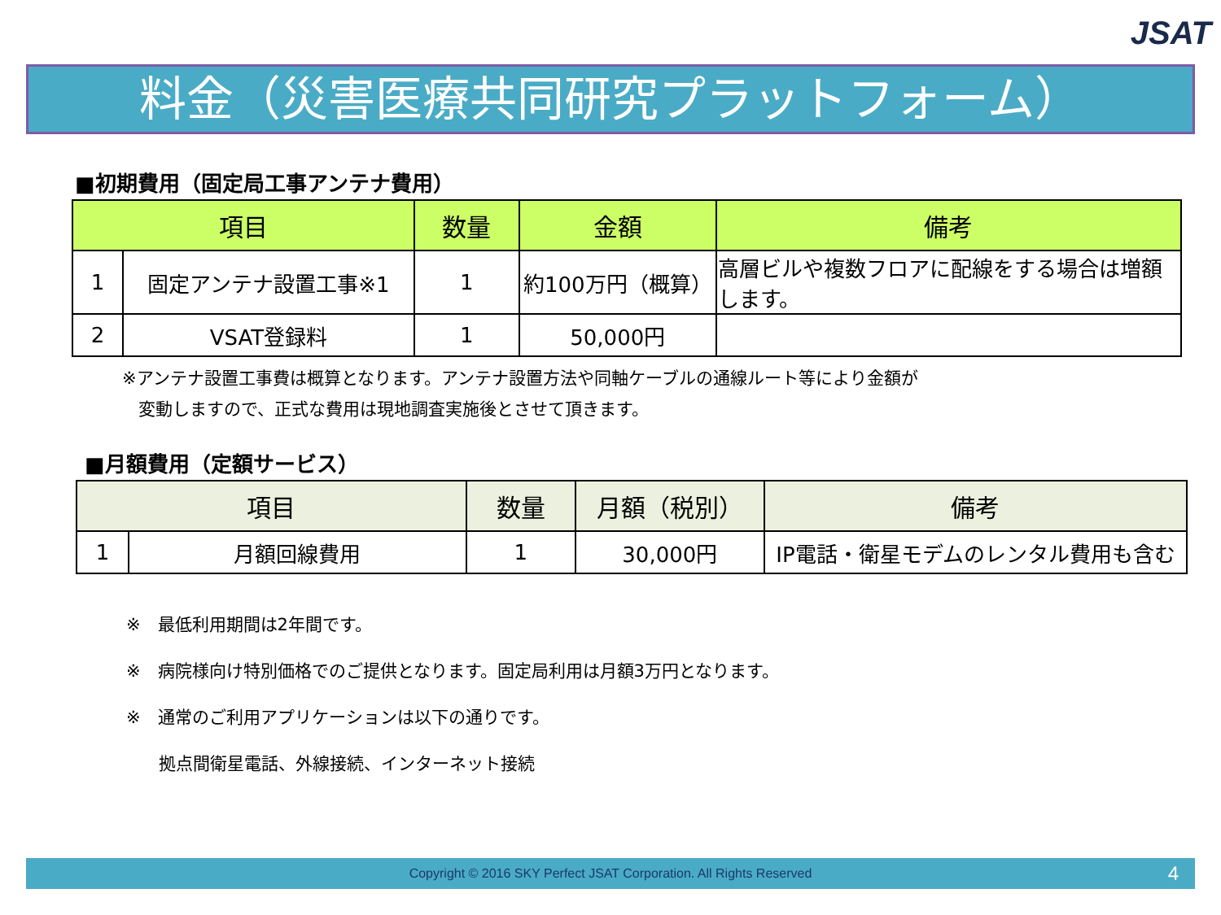JSAT
料金（災害医療共同研究プラットフォーム）
■初期費用（固定局工事アンテナ費用）
| 項目 | | 数量 | 金額 | 備考 |
| --- | --- | --- | --- | --- |
| 1 | 固定アンテナ設置工事※1 | 1 | 約100万円（概算） | 高層ビルや複数フロアに配線をする場合は増額します。 |
| 2 | VSAT登録料 | 1 | 50,000円 | |
※アンテナ設置工事費は概算となります。アンテナ設置方法や同軸ケーブルの通線ルート等により金額が
変動しますので、正式な費用は現地調査実施後とさせて頂きます。
■月額費用（定額サービス）
| 項目 | | 数量 | 月額（税別） | 備考 |
| --- | --- | --- | --- | --- |
| 1 | 月額回線費用 | 1 | 30,000円 | IP電話・衛星モデムのレンタル費用も含む |
※　最低利用期間は2年間です。
※　病院様向け特別価格でのご提供となります。固定局利用は月額3万円となります。
※　通常のご利用アプリケーションは以下の通りです。
拠点間衛星電話、外線接続、インターネット接続
Copyright © 2016 SKY Perfect JSAT Corporation. All Rights Reserved 4